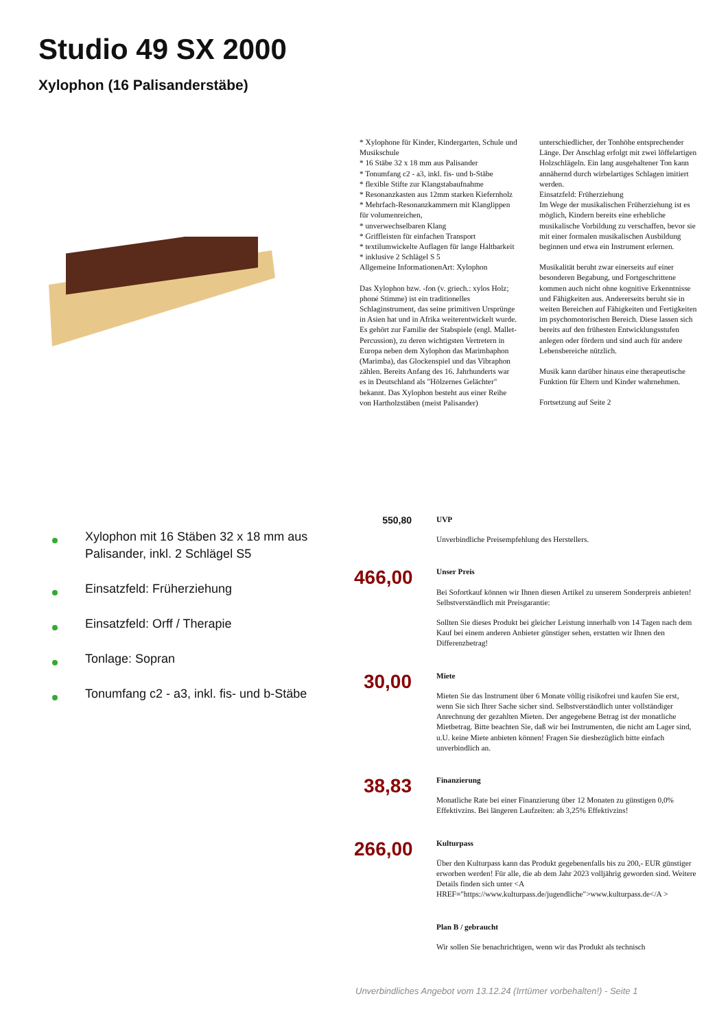Studio 49 SX 2000
Xylophon (16 Palisanderstäbe)
* Xylophone für Kinder, Kindergarten, Schule und Musikschule
* 16 Stäbe 32 x 18 mm aus Palisander
* Tonumfang c2 - a3, inkl. fis- und b-Stäbe
* flexible Stifte zur Klangstabaufnahme
* Resonanzkasten aus 12mm starken Kiefernholz
* Mehrfach-Resonanzkammern mit Klanglippen für volumenreichen,
* unverwechselbaren Klang
* Griffleisten für einfachen Transport
* textilumwickelte Auflagen für lange Haltbarkeit
* inklusive 2 Schlägel S 5
Allgemeine InformationenArt: Xylophon
Das Xylophon bzw. -fon (v. griech.: xylos Holz; phoné Stimme) ist ein traditionelles Schlaginstrument, das seine primitiven Ursprünge in Asien hat und in Afrika weiterentwickelt wurde. Es gehört zur Familie der Stabspiele (engl. Mallet-Percussion), zu deren wichtigsten Vertretern in Europa neben dem Xylophon das Marimbaphon (Marimba), das Glockenspiel und das Vibraphon zählen. Bereits Anfang des 16. Jahrhunderts war es in Deutschland als "Hölzernes Gelächter" bekannt. Das Xylophon besteht aus einer Reihe von Hartholzstäben (meist Palisander) unterschiedlicher, der Tonhöhe entsprechender Länge. Der Anschlag erfolgt mit zwei löffelartigen Holzschlägeln. Ein lang ausgehaltener Ton kann annähernd durch wirbelartiges Schlagen imitiert werden.
Einsatzfeld: Früherziehung
Im Wege der musikalischen Früherziehung ist es möglich, Kindern bereits eine erhebliche musikalische Vorbildung zu verschaffen, bevor sie mit einer formalen musikalischen Ausbildung beginnen und etwa ein Instrument erlernen.
Musikalität beruht zwar einerseits auf einer besonderen Begabung, und Fortgeschrittene kommen auch nicht ohne kognitive Erkenntnisse und Fähigkeiten aus. Andererseits beruht sie in weiten Bereichen auf Fähigkeiten und Fertigkeiten im psychomotorischen Bereich. Diese lassen sich bereits auf den frühesten Entwicklungsstufen anlegen oder fördern und sind auch für andere Lebensbereiche nützlich.
Musik kann darüber hinaus eine therapeutische Funktion für Eltern und Kinder wahrnehmen.
Fortsetzung auf Seite 2
Xylophon mit 16 Stäben 32 x 18 mm aus Palisander, inkl. 2 Schlägel S5
Einsatzfeld: Früherziehung
Einsatzfeld: Orff / Therapie
Tonlage: Sopran
Tonumfang c2 - a3, inkl. fis- und b-Stäbe
550,80
UVP
Unverbindliche Preisempfehlung des Herstellers.
466,00
Unser Preis
Bei Sofortkauf können wir Ihnen diesen Artikel zu unserem Sonderpreis anbieten! Selbstverständlich mit Preisgarantie:
Sollten Sie dieses Produkt bei gleicher Leistung innerhalb von 14 Tagen nach dem Kauf bei einem anderen Anbieter günstiger sehen, erstatten wir Ihnen den Differenzbetrag!
30,00
Miete
Mieten Sie das Instrument über 6 Monate völlig risikofrei und kaufen Sie erst, wenn Sie sich Ihrer Sache sicher sind. Selbstverständlich unter vollständiger Anrechnung der gezahlten Mieten. Der angegebene Betrag ist der monatliche Mietbetrag. Bitte beachten Sie, daß wir bei Instrumenten, die nicht am Lager sind, u.U. keine Miete anbieten können! Fragen Sie diesbezüglich bitte einfach unverbindlich an.
38,83
Finanzierung
Monatliche Rate bei einer Finanzierung über 12 Monaten zu günstigen 0,0% Effektivzins. Bei längeren Laufzeiten: ab 3,25% Effektivzins!
266,00
Kulturpass
Über den Kulturpass kann das Produkt gegebenenfalls bis zu 200,- EUR günstiger erworben werden! Für alle, die ab dem Jahr 2023 volljährig geworden sind. Weitere Details finden sich unter <A HREF="https://www.kulturpass.de/jugendliche">www.kulturpass.de</A >
Plan B / gebraucht
Wir sollen Sie benachrichtigen, wenn wir das Produkt als technisch
Unverbindliches Angebot vom 13.12.24 (Irrtümer vorbehalten!) - Seite 1